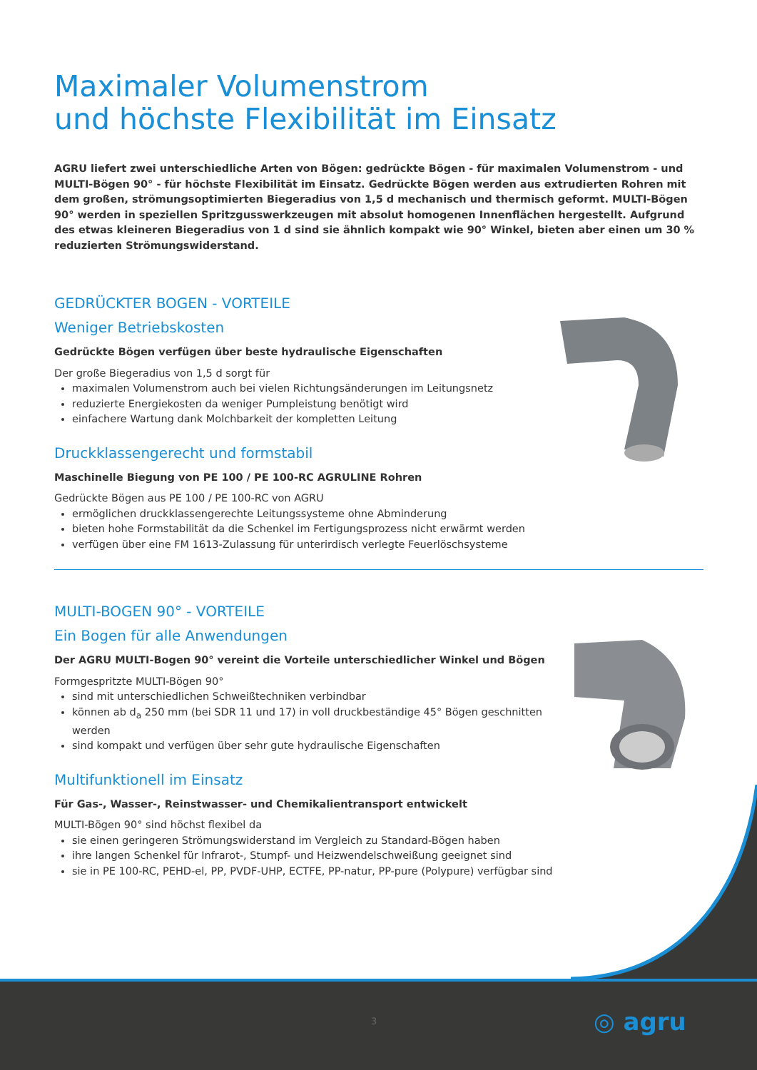Maximaler Volumenstrom
und höchste Flexibilität im Einsatz
AGRU liefert zwei unterschiedliche Arten von Bögen: gedrückte Bögen - für maximalen Volumenstrom - und MULTI-Bögen 90° - für höchste Flexibilität im Einsatz. Gedrückte Bögen werden aus extrudierten Rohren mit dem großen, strömungsoptimierten Biegeradius von 1,5 d mechanisch und thermisch geformt. MULTI-Bögen 90° werden in speziellen Spritzgusswerkzeugen mit absolut homogenen Innenflächen hergestellt. Aufgrund des etwas kleineren Biegeradius von 1 d sind sie ähnlich kompakt wie 90° Winkel, bieten aber einen um 30 % reduzierten Strömungswiderstand.
GEDRÜCKTER BOGEN - VORTEILE
Weniger Betriebskosten
Gedrückte Bögen verfügen über beste hydraulische Eigenschaften
Der große Biegeradius von 1,5 d sorgt für
maximalen Volumenstrom auch bei vielen Richtungsänderungen im Leitungsnetz
reduzierte Energiekosten da weniger Pumpleistung benötigt wird
einfachere Wartung dank Molchbarkeit der kompletten Leitung
Druckklassengerecht und formstabil
Maschinelle Biegung von PE 100 / PE 100-RC AGRULINE Rohren
Gedrückte Bögen aus PE 100 / PE 100-RC von AGRU
ermöglichen druckklassengerechte Leitungssysteme ohne Abminderung
bieten hohe Formstabilität da die Schenkel im Fertigungsprozess nicht erwärmt werden
verfügen über eine FM 1613-Zulassung für unterirdisch verlegte Feuerlöschsysteme
MULTI-BOGEN 90° - VORTEILE
Ein Bogen für alle Anwendungen
Der AGRU MULTI-Bogen 90° vereint die Vorteile unterschiedlicher Winkel und Bögen
Formgespritzte MULTI-Bögen 90°
sind mit unterschiedlichen Schweißtechniken verbindbar
können ab d<sub>a</sub> 250 mm (bei SDR 11 und 17) in voll druckbeständige 45° Bögen geschnitten werden
sind kompakt und verfügen über sehr gute hydraulische Eigenschaften
Multifunktionell im Einsatz
Für Gas-, Wasser-, Reinstwasser- und Chemikalientransport entwickelt
MULTI-Bögen 90° sind höchst flexibel da
sie einen geringeren Strömungswiderstand im Vergleich zu Standard-Bögen haben
ihre langen Schenkel für Infrarot-, Stumpf- und Heizwendelschweißung geeignet sind
sie in PE 100-RC, PEHD-el, PP, PVDF-UHP, ECTFE, PP-natur, PP-pure (Polypure) verfügbar sind
3 ◎ agru